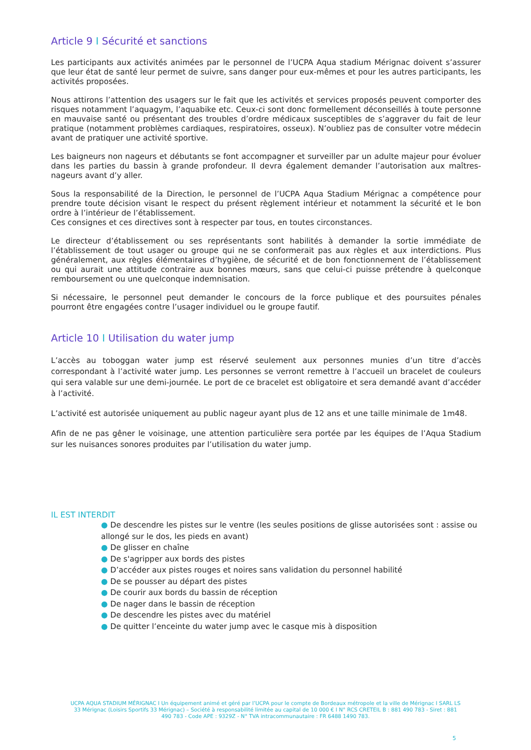Article 9 I Sécurité et sanctions
Les participants aux activités animées par le personnel de l’UCPA Aqua stadium Mérignac doivent s’assurer que leur état de santé leur permet de suivre, sans danger pour eux-mêmes et pour les autres participants, les activités proposées.
Nous attirons l’attention des usagers sur le fait que les activités et services proposés peuvent comporter des risques notamment l’aquagym, l’aquabike etc. Ceux-ci sont donc formellement déconseillés à toute personne en mauvaise santé ou présentant des troubles d’ordre médicaux susceptibles de s’aggraver du fait de leur pratique (notamment problèmes cardiaques, respiratoires, osseux). N’oubliez pas de consulter votre médecin avant de pratiquer une activité sportive.
Les baigneurs non nageurs et débutants se font accompagner et surveiller par un adulte majeur pour évoluer dans les parties du bassin à grande profondeur. Il devra également demander l’autorisation aux maîtres-nageurs avant d’y aller.
Sous la responsabilité de la Direction, le personnel de l’UCPA Aqua Stadium Mérignac a compétence pour prendre toute décision visant le respect du présent règlement intérieur et notamment la sécurité et le bon ordre à l’intérieur de l’établissement.
Ces consignes et ces directives sont à respecter par tous, en toutes circonstances.
Le directeur d’établissement ou ses représentants sont habilités à demander la sortie immédiate de l’établissement de tout usager ou groupe qui ne se conformerait pas aux règles et aux interdictions. Plus généralement, aux règles élémentaires d’hygiène, de sécurité et de bon fonctionnement de l’établissement ou qui aurait une attitude contraire aux bonnes mœurs, sans que celui-ci puisse prétendre à quelconque remboursement ou une quelconque indemnisation.
Si nécessaire, le personnel peut demander le concours de la force publique et des poursuites pénales pourront être engagées contre l’usager individuel ou le groupe fautif.
Article 10 I Utilisation du water jump
L’accès au toboggan water jump est réservé seulement aux personnes munies d’un titre d’accès correspondant à l’activité water jump. Les personnes se verront remettre à l’accueil un bracelet de couleurs qui sera valable sur une demi-journée. Le port de ce bracelet est obligatoire et sera demandé avant d’accéder à l’activité.
L’activité est autorisée uniquement au public nageur ayant plus de 12 ans et une taille minimale de 1m48.
Afin de ne pas gêner le voisinage, une attention particulière sera portée par les équipes de l’Aqua Stadium sur les nuisances sonores produites par l’utilisation du water jump.
IL EST INTERDIT
● De descendre les pistes sur le ventre (les seules positions de glisse autorisées sont : assise ou allongé sur le dos, les pieds en avant)
● De glisser en chaîne
● De s'agripper aux bords des pistes
● D’accéder aux pistes rouges et noires sans validation du personnel habilité
● De se pousser au départ des pistes
● De courir aux bords du bassin de réception
● De nager dans le bassin de réception
● De descendre les pistes avec du matériel
● De quitter l’enceinte du water jump avec le casque mis à disposition
UCPA AQUA STADIUM MÉRIGNAC I Un équipement animé et géré par l’UCPA pour le compte de Bordeaux métropole et la ville de Mérignac I SARL LS 33 Mérignac (Loisirs Sportifs 33 Mérignac) – Société à responsabilité limitée au capital de 10 000 € I N° RCS CRETEIL B : 881 490 783 - Siret : 881 490 783 - Code APE : 9329Z - N° TVA intracommunautaire : FR 6488 1490 783.
5